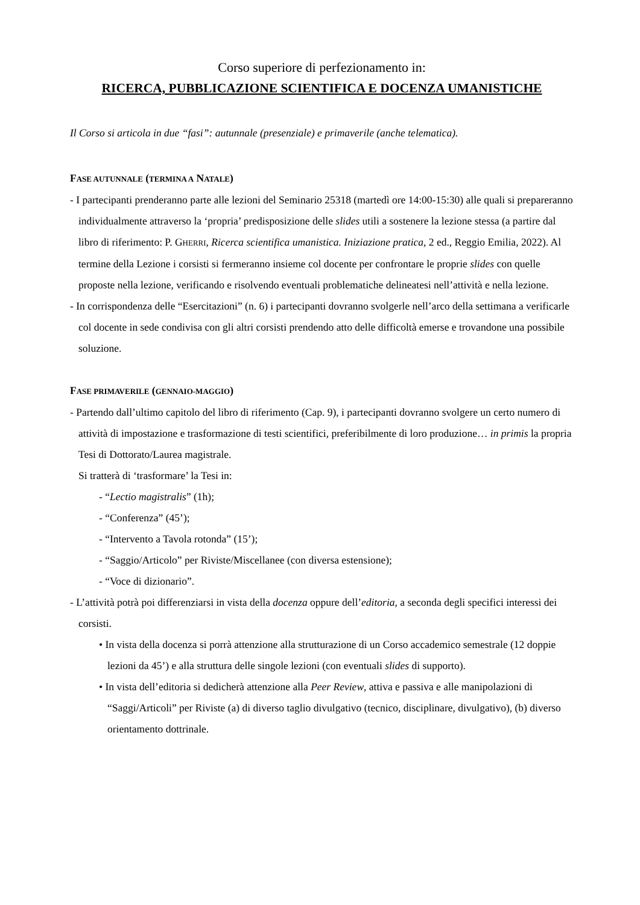Corso superiore di perfezionamento in:
RICERCA, PUBBLICAZIONE SCIENTIFICA E DOCENZA UMANISTICHE
Il Corso si articola in due “fasi”: autunnale (presenziale) e primaverile (anche telematica).
FASE AUTUNNALE (TERMINA A NATALE)
- I partecipanti prenderanno parte alle lezioni del Seminario 25318 (martedì ore 14:00-15:30) alle quali si prepareranno individualmente attraverso la ‘propria’ predisposizione delle slides utili a sostenere la lezione stessa (a partire dal libro di riferimento: P. GHERRI, Ricerca scientifica umanistica. Iniziazione pratica, 2 ed., Reggio Emilia, 2022). Al termine della Lezione i corsisti si fermeranno insieme col docente per confrontare le proprie slides con quelle proposte nella lezione, verificando e risolvendo eventuali problematiche delineatesi nell’attività e nella lezione.
- In corrispondenza delle “Esercitazioni” (n. 6) i partecipanti dovranno svolgerle nell’arco della settimana a verificarle col docente in sede condivisa con gli altri corsisti prendendo atto delle difficoltà emerse e trovandone una possibile soluzione.
FASE PRIMAVERILE (GENNAIO-MAGGIO)
- Partendo dall’ultimo capitolo del libro di riferimento (Cap. 9), i partecipanti dovranno svolgere un certo numero di attività di impostazione e trasformazione di testi scientifici, preferibilmente di loro produzione… in primis la propria Tesi di Dottorato/Laurea magistrale.
Si tratterà di ‘trasformare’ la Tesi in:
- “Lectio magistralis” (1h);
- “Conferenza” (45’);
- “Intervento a Tavola rotonda” (15’);
- “Saggio/Articolo” per Riviste/Miscellanee (con diversa estensione);
- “Voce di dizionario”.
- L’attività potrà poi differenziarsi in vista della docenza oppure dell’editoria, a seconda degli specifici interessi dei corsisti.
• In vista della docenza si porrà attenzione alla strutturazione di un Corso accademico semestrale (12 doppie lezioni da 45’) e alla struttura delle singole lezioni (con eventuali slides di supporto).
• In vista dell’editoria si dedicherà attenzione alla Peer Review, attiva e passiva e alle manipolazioni di “Saggi/Articoli” per Riviste (a) di diverso taglio divulgativo (tecnico, disciplinare, divulgativo), (b) diverso orientamento dottrinale.